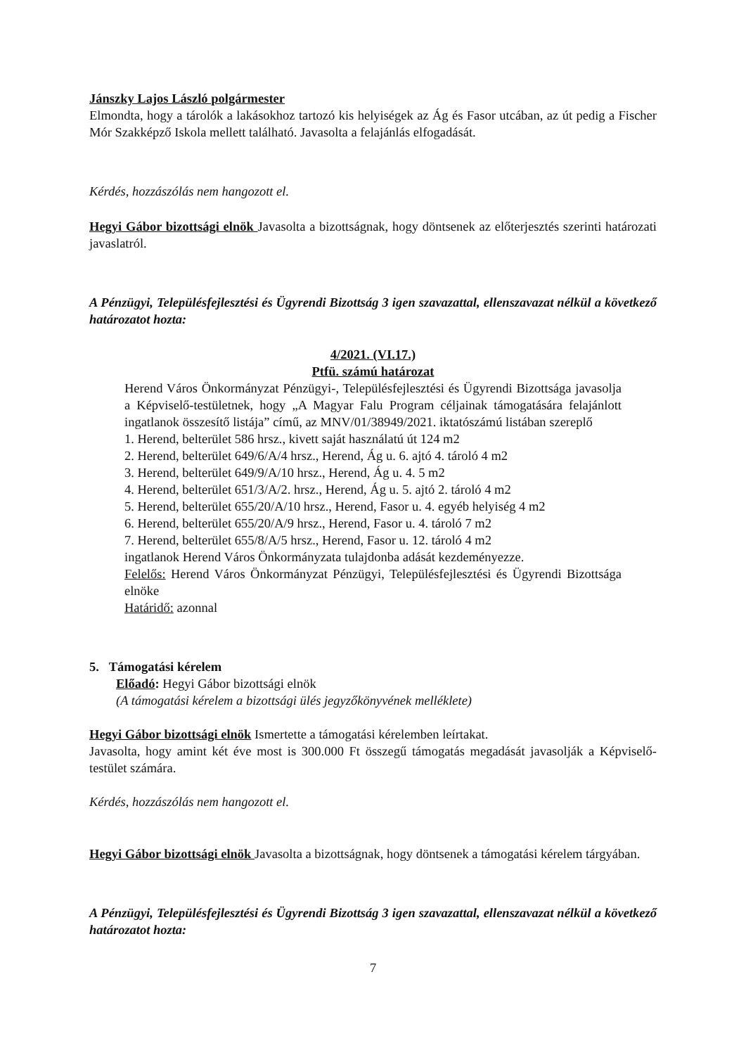Jánszky Lajos László polgármester
Elmondta, hogy a tárolók a lakásokhoz tartozó kis helyiségek az Ág és Fasor utcában, az út pedig a Fischer Mór Szakképző Iskola mellett található. Javasolta a felajánlás elfogadását.
Kérdés, hozzászólás nem hangozott el.
Hegyi Gábor bizottsági elnök Javasolta a bizottságnak, hogy döntsenek az előterjesztés szerinti határozati javaslatról.
A Pénzügyi, Településfejlesztési és Ügyrendi Bizottság 3 igen szavazattal, ellenszavazat nélkül a következő határozatot hozta:
4/2021. (VI.17.)
Ptfü. számú határozat
Herend Város Önkormányzat Pénzügyi-, Településfejlesztési és Ügyrendi Bizottsága javasolja a Képviselő-testületnek, hogy „A Magyar Falu Program céljainak támogatására felajánlott ingatlanok összesítő listája” című, az MNV/01/38949/2021. iktatószámú listában szereplő
1. Herend, belterület 586 hrsz., kivett saját használatú út 124 m2
2. Herend, belterület 649/6/A/4 hrsz., Herend, Ág u. 6. ajtó 4. tároló 4 m2
3. Herend, belterület 649/9/A/10 hrsz., Herend, Ág u. 4. 5 m2
4. Herend, belterület 651/3/A/2. hrsz., Herend, Ág u. 5. ajtó 2. tároló 4 m2
5. Herend, belterület 655/20/A/10 hrsz., Herend, Fasor u. 4. egyéb helyiség 4 m2
6. Herend, belterület 655/20/A/9 hrsz., Herend, Fasor u. 4. tároló 7 m2
7. Herend, belterület 655/8/A/5 hrsz., Herend, Fasor u. 12. tároló 4 m2
ingatlanok Herend Város Önkormányzata tulajdonba adását kezdeményezze.
Felelős: Herend Város Önkormányzat Pénzügyi, Településfejlesztési és Ügyrendi Bizottsága elnöke
Határidő: azonnal
5. Támogatási kérelem
Előadó: Hegyi Gábor bizottsági elnök
(A támogatási kérelem a bizottsági ülés jegyzőkönyvének melléklete)
Hegyi Gábor bizottsági elnök Ismertette a támogatási kérelemben leírtakat.
Javasolta, hogy amint két éve most is 300.000 Ft összegű támogatás megadását javasolják a Képviselő-testület számára.
Kérdés, hozzászólás nem hangozott el.
Hegyi Gábor bizottsági elnök Javasolta a bizottságnak, hogy döntsenek a támogatási kérelem tárgyában.
A Pénzügyi, Településfejlesztési és Ügyrendi Bizottság 3 igen szavazattal, ellenszavazat nélkül a következő határozatot hozta:
7